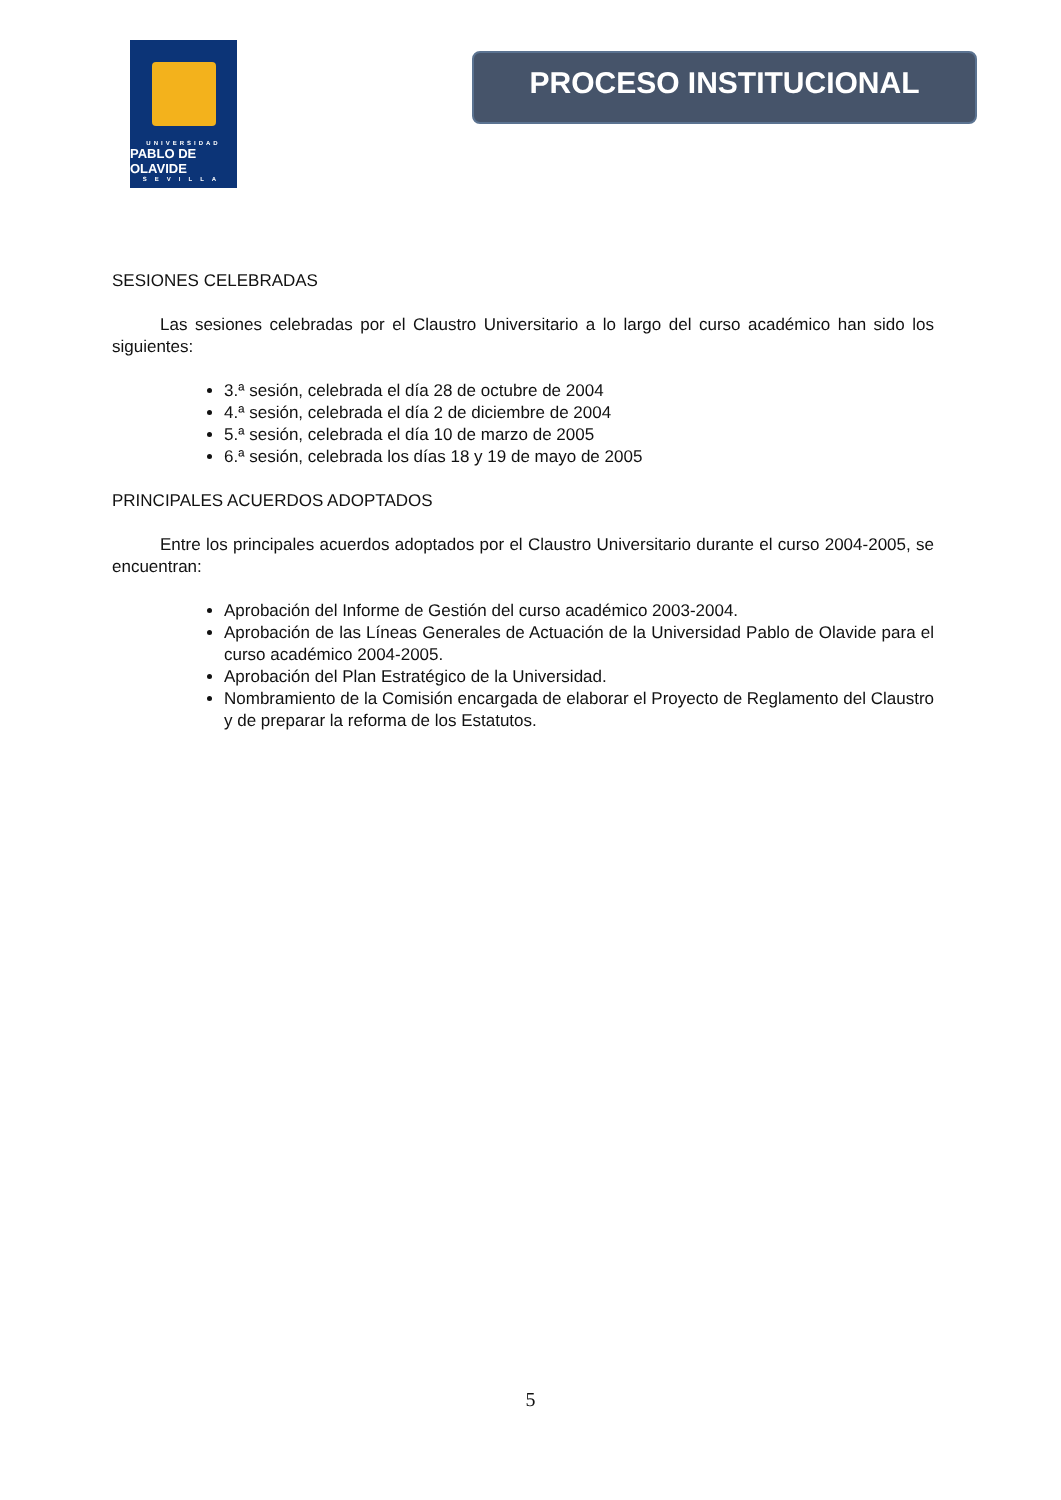UNIVERSIDAD
PABLO DE OLAVIDE
SEVILLA
PROCESO INSTITUCIONAL
SESIONES CELEBRADAS
Las sesiones celebradas por el Claustro Universitario a lo largo del curso académico han sido los siguientes:
3.ª sesión, celebrada el día 28 de octubre de 2004
4.ª sesión, celebrada el día 2 de diciembre de 2004
5.ª sesión, celebrada el día 10 de marzo de 2005
6.ª sesión, celebrada los días 18 y 19 de mayo de 2005
PRINCIPALES ACUERDOS ADOPTADOS
Entre los principales acuerdos adoptados por el Claustro Universitario durante el curso 2004-2005, se encuentran:
Aprobación del Informe de Gestión del curso académico 2003-2004.
Aprobación de las Líneas Generales de Actuación de la Universidad Pablo de Olavide para el curso académico 2004-2005.
Aprobación del Plan Estratégico de la Universidad.
Nombramiento de la Comisión encargada de elaborar el Proyecto de Reglamento del Claustro y de preparar la reforma de los Estatutos.
5